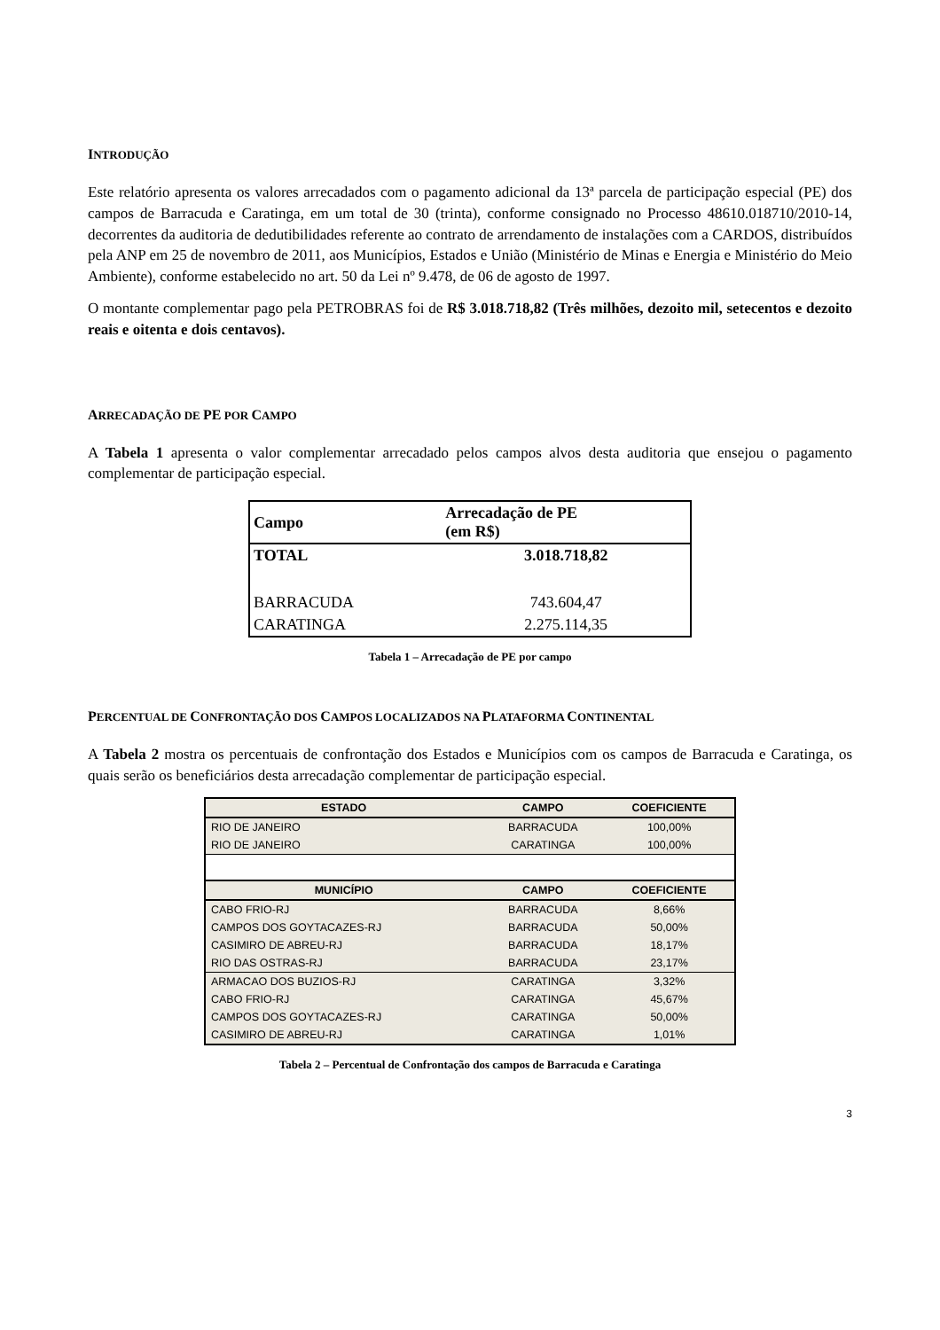INTRODUÇÃO
Este relatório apresenta os valores arrecadados com o pagamento adicional da 13ª parcela de participação especial (PE) dos campos de Barracuda e Caratinga, em um total de 30 (trinta), conforme consignado no Processo 48610.018710/2010-14, decorrentes da auditoria de dedutibilidades referente ao contrato de arrendamento de instalações com a CARDOS, distribuídos pela ANP em 25 de novembro de 2011, aos Municípios, Estados e União (Ministério de Minas e Energia e Ministério do Meio Ambiente), conforme estabelecido no art. 50 da Lei nº 9.478, de 06 de agosto de 1997.
O montante complementar pago pela PETROBRAS foi de R$ 3.018.718,82 (Três milhões, dezoito mil, setecentos e dezoito reais e oitenta e dois centavos).
ARRECADAÇÃO DE PE POR CAMPO
A Tabela 1 apresenta o valor complementar arrecadado pelos campos alvos desta auditoria que ensejou o pagamento complementar de participação especial.
| Campo | Arrecadação de PE (em R$) |
| --- | --- |
| TOTAL | 3.018.718,82 |
| BARRACUDA | 743.604,47 |
| CARATINGA | 2.275.114,35 |
Tabela 1 – Arrecadação de PE por campo
PERCENTUAL DE CONFRONTAÇÃO DOS CAMPOS LOCALIZADOS NA PLATAFORMA CONTINENTAL
A Tabela 2 mostra os percentuais de confrontação dos Estados e Municípios com os campos de Barracuda e Caratinga, os quais serão os beneficiários desta arrecadação complementar de participação especial.
| ESTADO | CAMPO | COEFICIENTE |
| --- | --- | --- |
| RIO DE JANEIRO | BARRACUDA | 100,00% |
| RIO DE JANEIRO | CARATINGA | 100,00% |
| MUNICÍPIO | CAMPO | COEFICIENTE |
| CABO FRIO-RJ | BARRACUDA | 8,66% |
| CAMPOS DOS GOYTACAZES-RJ | BARRACUDA | 50,00% |
| CASIMIRO DE ABREU-RJ | BARRACUDA | 18,17% |
| RIO DAS OSTRAS-RJ | BARRACUDA | 23,17% |
| ARMACAO DOS BUZIOS-RJ | CARATINGA | 3,32% |
| CABO FRIO-RJ | CARATINGA | 45,67% |
| CAMPOS DOS GOYTACAZES-RJ | CARATINGA | 50,00% |
| CASIMIRO DE ABREU-RJ | CARATINGA | 1,01% |
Tabela 2 – Percentual de Confrontação dos campos de Barracuda e Caratinga
3